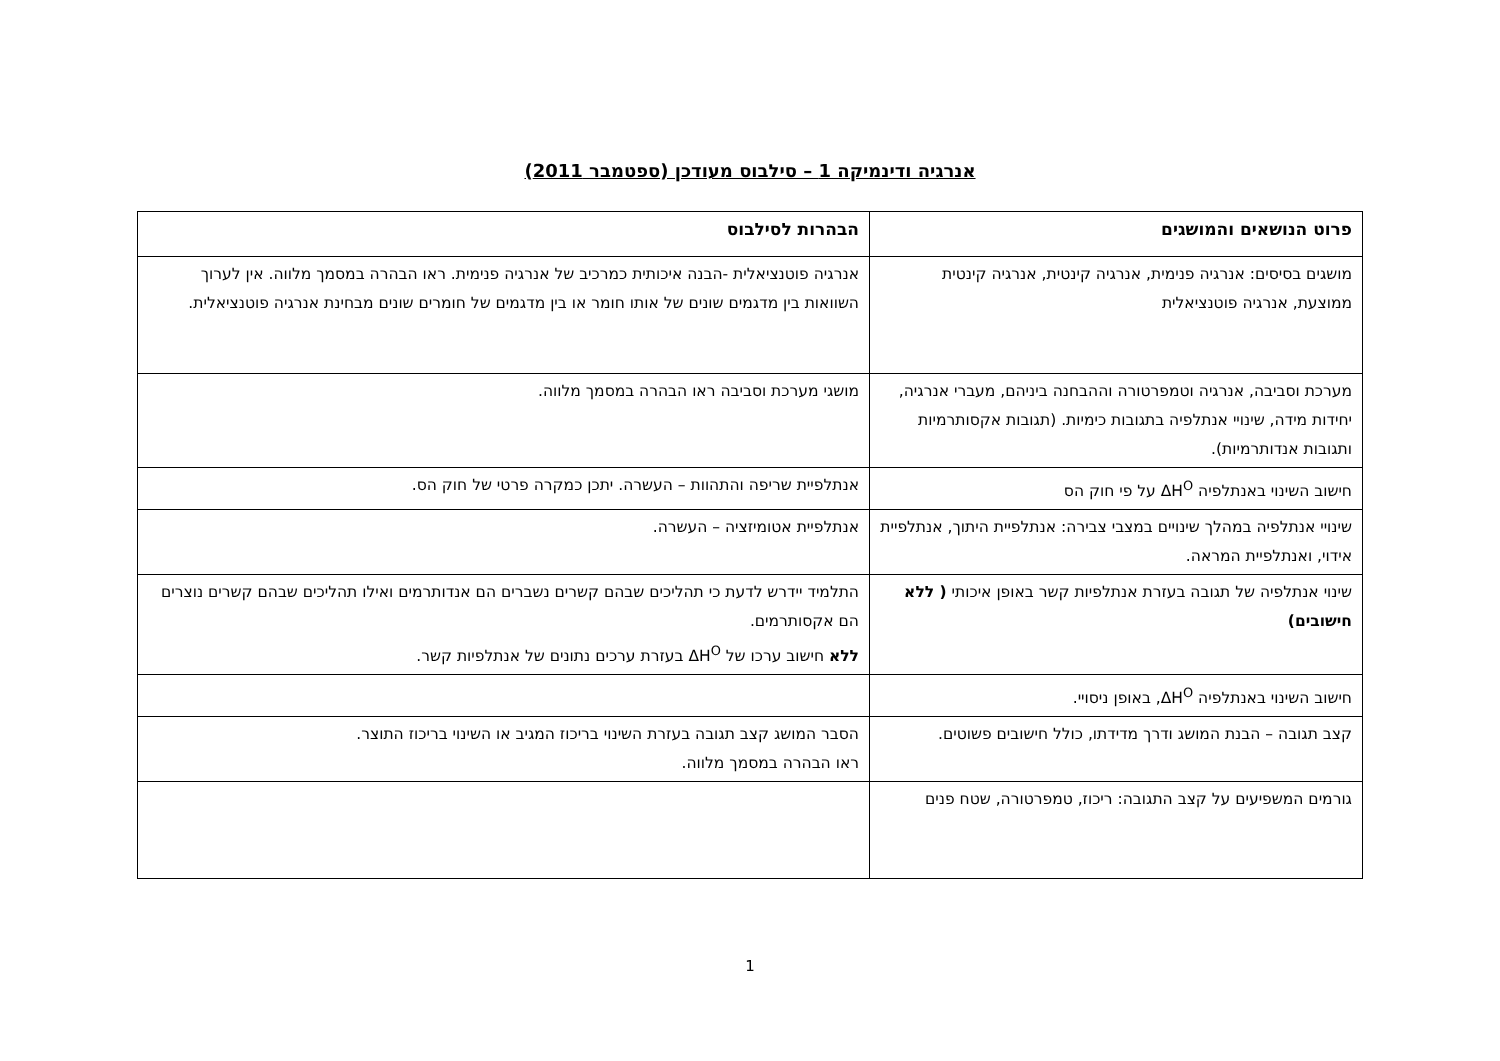אנרגיה ודינמיקה 1 – סילבוס מעודכן (ספטמבר 2011)
| פרוט הנושאים והמושגים | הבהרות לסילבוס |
| --- | --- |
| מושגים בסיסים: אנרגיה פנימית, אנרגיה קינטית, אנרגיה קינטית ממוצעת, אנרגיה פוטנציאלית | אנרגיה פוטנציאלית -הבנה איכותית כמרכיב של אנרגיה פנימית. ראו הבהרה במסמך מלווה. אין לערוך השוואות בין מדגמים שונים של אותו חומר או בין מדגמים של חומרים שונים מבחינת אנרגיה פוטנציאלית. |
| מערכת וסביבה, אנרגיה וטמפרטורה וההבחנה ביניהם, מעברי אנרגיה, יחידות מידה, שינויי אנתלפיה בתגובות כימיות. (תגובות אקסותרמיות ותגובות אנדותרמיות). | מושגי מערכת וסביבה ראו הבהרה במסמך מלווה. |
| חישוב השינוי באנתלפיה ΔH<sup>O</sup> על פי חוק הס | אנתלפיית שריפה והתהוות – העשרה. יתכן כמקרה פרטי של חוק הס. |
| שינויי אנתלפיה במהלך שינויים במצבי צבירה: אנתלפיית היתוך, אנתלפיית אידוי, ואנתלפיית המראה. | אנתלפיית אטומיזציה – העשרה. |
| שינוי אנתלפיה של תגובה בעזרת אנתלפיות קשר באופן איכותי ( ללא חישובים) | התלמיד יידרש לדעת כי תהליכים שבהם קשרים נשברים הם אנדותרמים ואילו תהליכים שבהם קשרים נוצרים הם אקסותרמים. ללא חישוב ערכו של ΔH<sup>O</sup> בעזרת ערכים נתונים של אנתלפיות קשר. |
| חישוב השינוי באנתלפיה ΔH<sup>O</sup>, באופן ניסויי. | |
| קצב תגובה – הבנת המושג ודרך מדידתו, כולל חישובים פשוטים. | הסבר המושג קצב תגובה בעזרת השינוי בריכוז המגיב או השינוי בריכוז התוצר. ראו הבהרה במסמך מלווה. |
| גורמים המשפיעים על קצב התגובה: ריכוז, טמפרטורה, שטח פנים | |
1